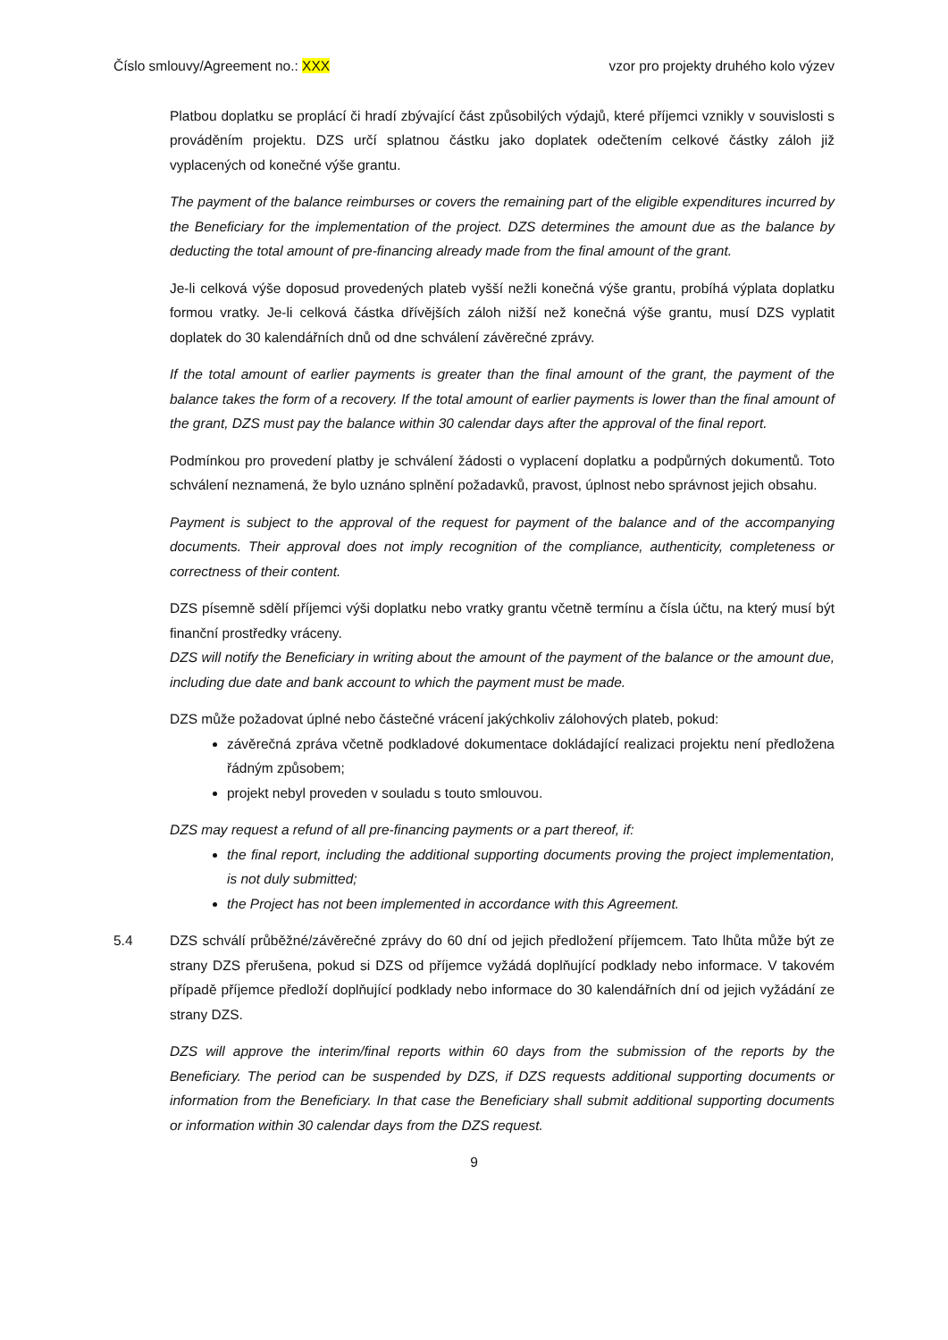Číslo smlouvy/Agreement no.: XXX vzor pro projekty druhého kolo výzev
Platbou doplatku se proplácí či hradí zbývající část způsobilých výdajů, které příjemci vznikly v souvislosti s prováděním projektu. DZS určí splatnou částku jako doplatek odečtením celkové částky záloh již vyplacených od konečné výše grantu.
The payment of the balance reimburses or covers the remaining part of the eligible expenditures incurred by the Beneficiary for the implementation of the project. DZS determines the amount due as the balance by deducting the total amount of pre-financing already made from the final amount of the grant.
Je-li celková výše doposud provedených plateb vyšší nežli konečná výše grantu, probíhá výplata doplatku formou vratky. Je-li celková částka dřívějších záloh nižší než konečná výše grantu, musí DZS vyplatit doplatek do 30 kalendářních dnů od dne schválení závěrečné zprávy.
If the total amount of earlier payments is greater than the final amount of the grant, the payment of the balance takes the form of a recovery. If the total amount of earlier payments is lower than the final amount of the grant, DZS must pay the balance within 30 calendar days after the approval of the final report.
Podmínkou pro provedení platby je schválení žádosti o vyplacení doplatku a podpůrných dokumentů. Toto schválení neznamená, že bylo uznáno splnění požadavků, pravost, úplnost nebo správnost jejich obsahu.
Payment is subject to the approval of the request for payment of the balance and of the accompanying documents. Their approval does not imply recognition of the compliance, authenticity, completeness or correctness of their content.
DZS písemně sdělí příjemci výši doplatku nebo vratky grantu včetně termínu a čísla účtu, na který musí být finanční prostředky vráceny.
DZS will notify the Beneficiary in writing about the amount of the payment of the balance or the amount due, including due date and bank account to which the payment must be made.
DZS může požadovat úplné nebo částečné vrácení jakýchkoliv zálohových plateb, pokud:
závěrečná zpráva včetně podkladové dokumentace dokládající realizaci projektu není předložena řádným způsobem;
projekt nebyl proveden v souladu s touto smlouvou.
DZS may request a refund of all pre-financing payments or a part thereof, if:
the final report, including the additional supporting documents proving the project implementation, is not duly submitted;
the Project has not been implemented in accordance with this Agreement.
5.4 DZS schválí průběžné/závěrečné zprávy do 60 dní od jejich předložení příjemcem. Tato lhůta může být ze strany DZS přerušena, pokud si DZS od příjemce vyžádá doplňující podklady nebo informace. V takovém případě příjemce předloží doplňující podklady nebo informace do 30 kalendářních dní od jejich vyžádání ze strany DZS.
DZS will approve the interim/final reports within 60 days from the submission of the reports by the Beneficiary. The period can be suspended by DZS, if DZS requests additional supporting documents or information from the Beneficiary. In that case the Beneficiary shall submit additional supporting documents or information within 30 calendar days from the DZS request.
9